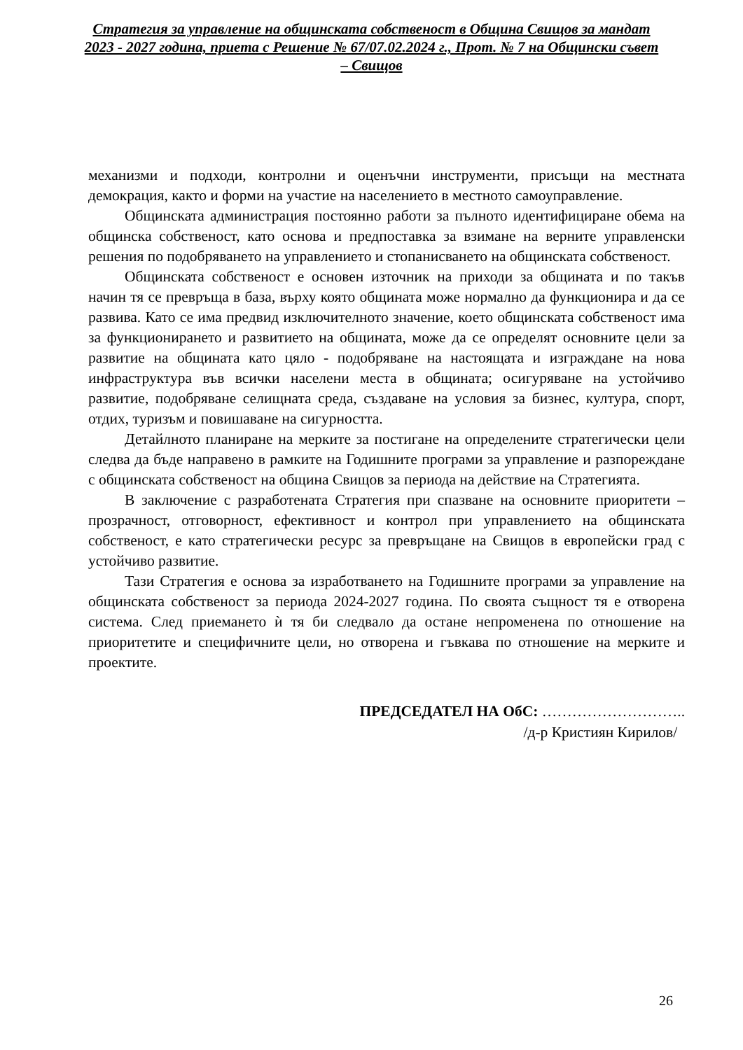Стратегия за управление на общинската собственост в Община Свищов за мандат 2023 - 2027 година, приета с Решение № 67/07.02.2024 г., Прот. № 7 на Общински съвет – Свищов
механизми и подходи, контролни и оценъчни инструменти, присъщи на местната демокрация, както и форми на участие на населението в местното самоуправление.
Общинската администрация постоянно работи за пълното идентифициране обема на общинска собственост, като основа и предпоставка за взимане на верните управленски решения по подобряването на управлението и стопанисването на общинската собственост.
Общинската собственост е основен източник на приходи за общината и по такъв начин тя се превръща в база, върху която общината може нормално да функционира и да се развива. Като се има предвид изключителното значение, което общинската собственост има за функционирането и развитието на общината, може да се определят основните цели за развитие на общината като цяло - подобряване на настоящата и изграждане на нова инфраструктура във всички населени места в общината; осигуряване на устойчиво развитие, подобряване селищната среда, създаване на условия за бизнес, култура, спорт, отдих, туризъм и повишаване на сигурността.
Детайлното планиране на мерките за постигане на определените стратегически цели следва да бъде направено в рамките на Годишните програми за управление и разпореждане с общинската собственост на община Свищов за периода на действие на Стратегията.
В заключение с разработената Стратегия при спазване на основните приоритети – прозрачност, отговорност, ефективност и контрол при управлението на общинската собственост, е като стратегически ресурс за превръщане на Свищов в европейски град с устойчиво развитие.
Тази Стратегия е основа за изработването на Годишните програми за управление на общинската собственост за периода 2024-2027 година. По своята същност тя е отворена система. След приемането ѝ тя би следвало да остане непроменена по отношение на приоритетите и специфичните цели, но отворена и гъвкава по отношение на мерките и проектите.
ПРЕДСЕДАТЕЛ НА ОбС: ………………………..
/д-р Кристиян Кирилов/
26